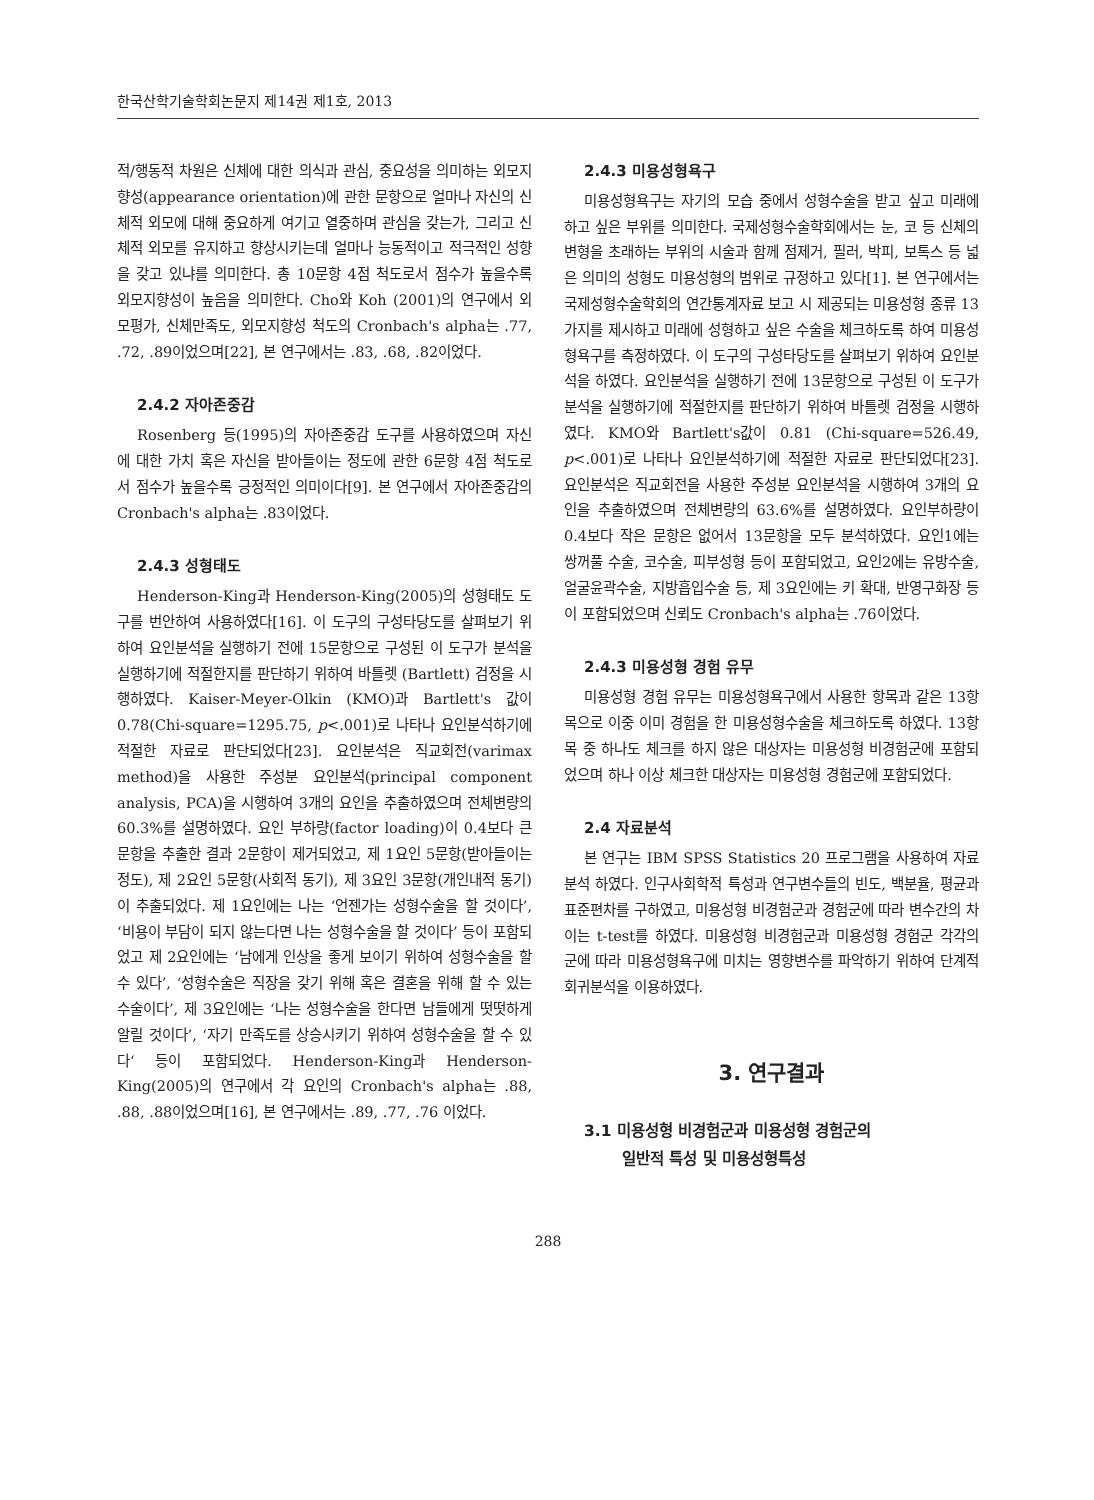한국산학기술학회논문지 제14권 제1호, 2013
적/행동적 차원은 신체에 대한 의식과 관심, 중요성을 의미하는 외모지향성(appearance orientation)에 관한 문항으로 얼마나 자신의 신체적 외모에 대해 중요하게 여기고 열중하며 관심을 갖는가, 그리고 신체적 외모를 유지하고 향상시키는데 얼마나 능동적이고 적극적인 성향을 갖고 있냐를 의미한다. 총 10문항 4점 척도로서 점수가 높을수록 외모지향성이 높음을 의미한다. Cho와 Koh (2001)의 연구에서 외모평가, 신체만족도, 외모지향성 척도의 Cronbach's alpha는 .77, .72, .89이었으며[22], 본 연구에서는 .83, .68, .82이었다.
2.4.2 자아존중감
Rosenberg 등(1995)의 자아존중감 도구를 사용하였으며 자신에 대한 가치 혹은 자신을 받아들이는 정도에 관한 6문항 4점 척도로서 점수가 높을수록 긍정적인 의미이다[9]. 본 연구에서 자아존중감의 Cronbach's alpha는 .83이었다.
2.4.3 성형태도
Henderson-King과 Henderson-King(2005)의 성형태도 도구를 번안하여 사용하였다[16]. 이 도구의 구성타당도를 살펴보기 위하여 요인분석을 실행하기 전에 15문항으로 구성된 이 도구가 분석을 실행하기에 적절한지를 판단하기 위하여 바틀렛 (Bartlett) 검정을 시행하였다. Kaiser-Meyer-Olkin (KMO)과 Bartlett's 값이 0.78(Chi-square=1295.75, p<.001)로 나타나 요인분석하기에 적절한 자료로 판단되었다[23]. 요인분석은 직교회전(varimax method)을 사용한 주성분 요인분석(principal component analysis, PCA)을 시행하여 3개의 요인을 추출하였으며 전체변량의 60.3%를 설명하였다. 요인 부하량(factor loading)이 0.4보다 큰 문항을 추출한 결과 2문항이 제거되었고, 제 1요인 5문항(받아들이는 정도), 제 2요인 5문항(사회적 동기), 제 3요인 3문항(개인내적 동기)이 추출되었다. 제 1요인에는 나는 ‘언젠가는 성형수술을 할 것이다’, ‘비용이 부담이 되지 않는다면 나는 성형수술을 할 것이다’ 등이 포함되었고 제 2요인에는 ‘남에게 인상을 좋게 보이기 위하여 성형수술을 할 수 있다’, ‘성형수술은 직장을 갖기 위해 혹은 결혼을 위해 할 수 있는 수술이다’, 제 3요인에는 ‘나는 성형수술을 한다면 남들에게 떳떳하게 알릴 것이다’, ‘자기 만족도를 상승시키기 위하여 성형수술을 할 수 있다‘ 등이 포함되었다. Henderson-King과 Henderson-King(2005)의 연구에서 각 요인의 Cronbach's alpha는 .88, .88, .88이었으며[16], 본 연구에서는 .89, .77, .76 이었다.
2.4.3 미용성형욕구
미용성형욕구는 자기의 모습 중에서 성형수술을 받고 싶고 미래에 하고 싶은 부위를 의미한다. 국제성형수술학회에서는 눈, 코 등 신체의 변형을 초래하는 부위의 시술과 함께 점제거, 필러, 박피, 보톡스 등 넓은 의미의 성형도 미용성형의 범위로 규정하고 있다[1]. 본 연구에서는 국제성형수술학회의 연간통계자료 보고 시 제공되는 미용성형 종류 13가지를 제시하고 미래에 성형하고 싶은 수술을 체크하도록 하여 미용성형욕구를 측정하였다. 이 도구의 구성타당도를 살펴보기 위하여 요인분석을 하였다. 요인분석을 실행하기 전에 13문항으로 구성된 이 도구가 분석을 실행하기에 적절한지를 판단하기 위하여 바틀렛 검정을 시행하였다. KMO와 Bartlett's값이 0.81 (Chi-square=526.49, p<.001)로 나타나 요인분석하기에 적절한 자료로 판단되었다[23]. 요인분석은 직교회전을 사용한 주성분 요인분석을 시행하여 3개의 요인을 추출하였으며 전체변량의 63.6%를 설명하였다. 요인부하량이 0.4보다 작은 문항은 없어서 13문항을 모두 분석하였다. 요인1에는 쌍꺼풀 수술, 코수술, 피부성형 등이 포함되었고, 요인2에는 유방수술, 얼굴윤곽수술, 지방흡입수술 등, 제 3요인에는 키 확대, 반영구화장 등이 포함되었으며 신뢰도 Cronbach's alpha는 .76이었다.
2.4.3 미용성형 경험 유무
미용성형 경험 유무는 미용성형욕구에서 사용한 항목과 같은 13항목으로 이중 이미 경험을 한 미용성형수술을 체크하도록 하였다. 13항목 중 하나도 체크를 하지 않은 대상자는 미용성형 비경험군에 포함되었으며 하나 이상 체크한 대상자는 미용성형 경험군에 포함되었다.
2.4 자료분석
본 연구는 IBM SPSS Statistics 20 프로그램을 사용하여 자료 분석 하였다. 인구사회학적 특성과 연구변수들의 빈도, 백분율, 평균과 표준편차를 구하였고, 미용성형 비경험군과 경험군에 따라 변수간의 차이는 t-test를 하였다. 미용성형 비경험군과 미용성형 경험군 각각의 군에 따라 미용성형욕구에 미치는 영향변수를 파악하기 위하여 단계적 회귀분석을 이용하였다.
3. 연구결과
3.1 미용성형 비경험군과 미용성형 경험군의
일반적 특성 및 미용성형특성
288